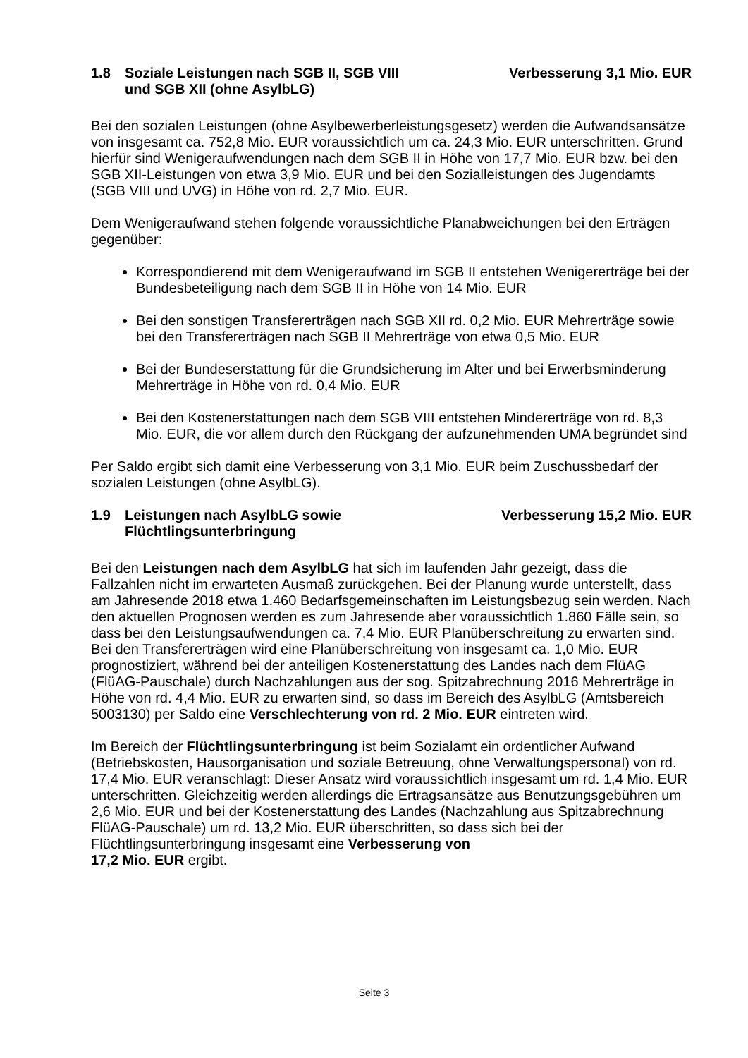1.8 Soziale Leistungen nach SGB II, SGB VIII
und SGB XII (ohne AsylbLG) Verbesserung 3,1 Mio. EUR
Bei den sozialen Leistungen (ohne Asylbewerberleistungsgesetz) werden die Aufwandsansätze von insgesamt ca. 752,8 Mio. EUR voraussichtlich um ca. 24,3 Mio. EUR unterschritten. Grund hierfür sind Wenigeraufwendungen nach dem SGB II in Höhe von 17,7 Mio. EUR bzw. bei den SGB XII-Leistungen von etwa 3,9 Mio. EUR und bei den Sozialleistungen des Jugendamts (SGB VIII und UVG) in Höhe von rd. 2,7 Mio. EUR.
Dem Wenigeraufwand stehen folgende voraussichtliche Planabweichungen bei den Erträgen gegenüber:
Korrespondierend mit dem Wenigeraufwand im SGB II entstehen Wenigererträge bei der Bundesbeteiligung nach dem SGB II in Höhe von 14 Mio. EUR
Bei den sonstigen Transfererträgen nach SGB XII rd. 0,2 Mio. EUR Mehrerträge sowie bei den Transfererträgen nach SGB II Mehrerträge von etwa 0,5 Mio. EUR
Bei der Bundeserstattung für die Grundsicherung im Alter und bei Erwerbsminderung Mehrerträge in Höhe von rd. 0,4 Mio. EUR
Bei den Kostenerstattungen nach dem SGB VIII entstehen Mindererträge von rd. 8,3 Mio. EUR, die vor allem durch den Rückgang der aufzunehmenden UMA begründet sind
Per Saldo ergibt sich damit eine Verbesserung von 3,1 Mio. EUR beim Zuschussbedarf der sozialen Leistungen (ohne AsylbLG).
1.9 Leistungen nach AsylbLG sowie
Flüchtlingsunterbringung Verbesserung 15,2 Mio. EUR
Bei den Leistungen nach dem AsylbLG hat sich im laufenden Jahr gezeigt, dass die Fallzahlen nicht im erwarteten Ausmaß zurückgehen. Bei der Planung wurde unterstellt, dass am Jahresende 2018 etwa 1.460 Bedarfsgemeinschaften im Leistungsbezug sein werden. Nach den aktuellen Prognosen werden es zum Jahresende aber voraussichtlich 1.860 Fälle sein, so dass bei den Leistungsaufwendungen ca. 7,4 Mio. EUR Planüberschreitung zu erwarten sind. Bei den Transfererträgen wird eine Planüberschreitung von insgesamt ca. 1,0 Mio. EUR prognostiziert, während bei der anteiligen Kostenerstattung des Landes nach dem FlüAG (FlüAG-Pauschale) durch Nachzahlungen aus der sog. Spitzabrechnung 2016 Mehrerträge in Höhe von rd. 4,4 Mio. EUR zu erwarten sind, so dass im Bereich des AsylbLG (Amtsbereich 5003130) per Saldo eine Verschlechterung von rd. 2 Mio. EUR eintreten wird.
Im Bereich der Flüchtlingsunterbringung ist beim Sozialamt ein ordentlicher Aufwand (Betriebskosten, Hausorganisation und soziale Betreuung, ohne Verwaltungspersonal) von rd. 17,4 Mio. EUR veranschlagt: Dieser Ansatz wird voraussichtlich insgesamt um rd. 1,4 Mio. EUR unterschritten. Gleichzeitig werden allerdings die Ertragsansätze aus Benutzungsgebühren um 2,6 Mio. EUR und bei der Kostenerstattung des Landes (Nachzahlung aus Spitzabrechnung FlüAG-Pauschale) um rd. 13,2 Mio. EUR überschritten, so dass sich bei der Flüchtlingsunterbringung insgesamt eine Verbesserung von
17,2 Mio. EUR ergibt.
Seite 3